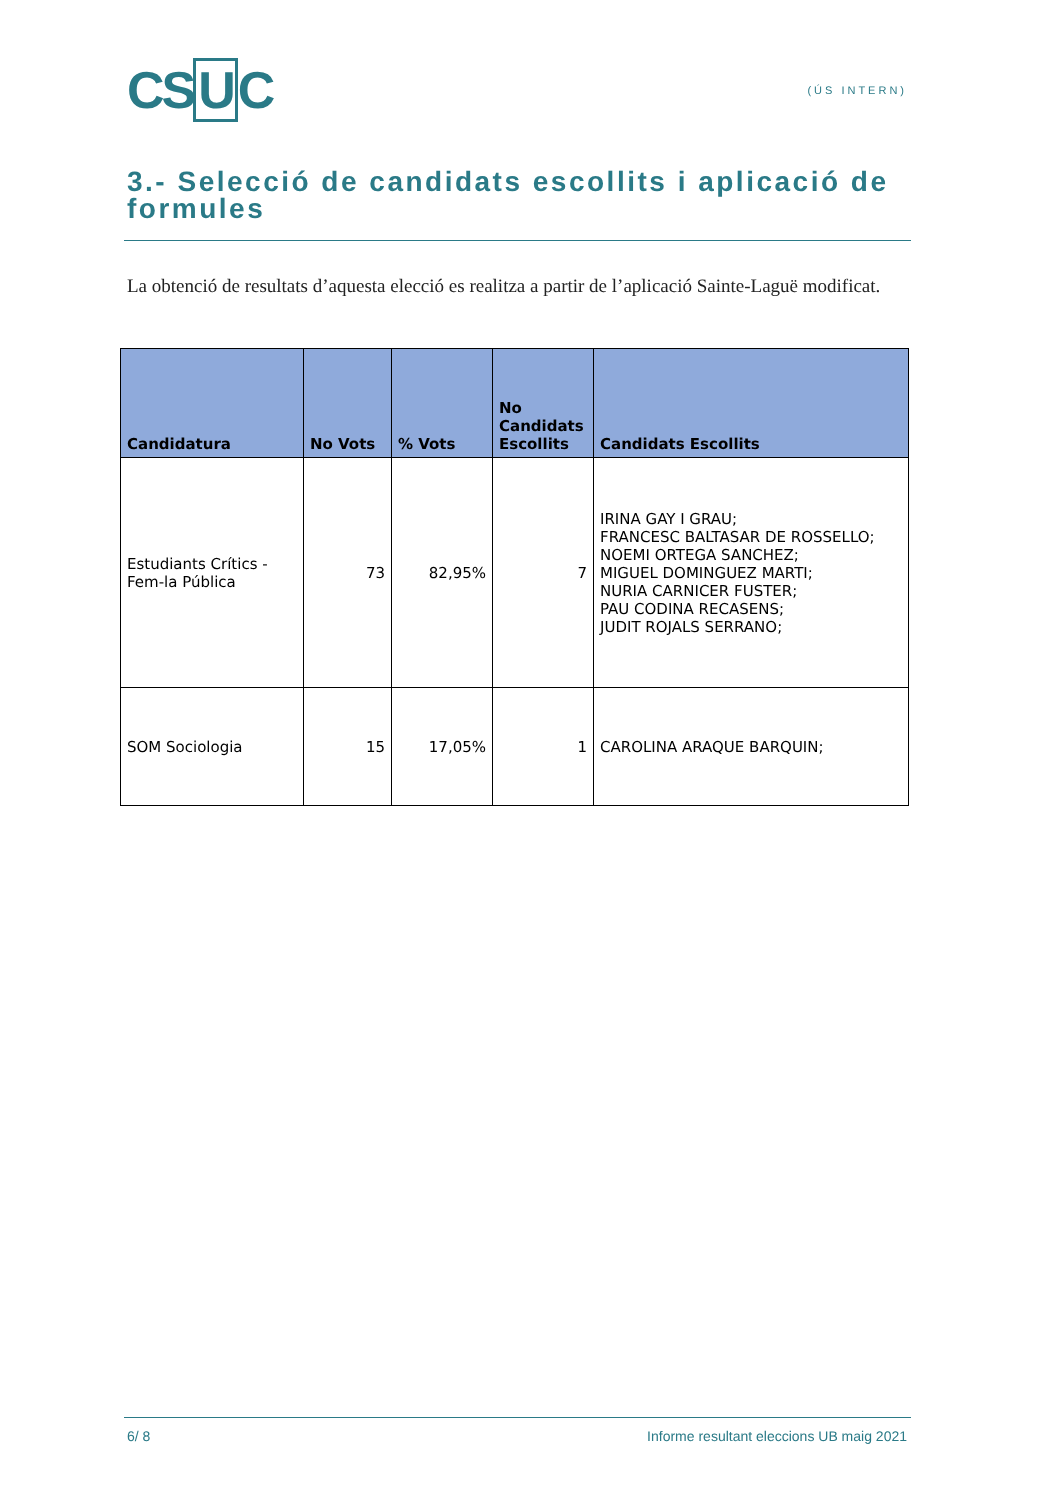CSUC
(ÚS INTERN)
3.- Selecció de candidats escollits i aplicació de formules
La obtenció de resultats d’aquesta elecció es realitza a partir de l’aplicació Sainte-Laguë modificat.
| Candidatura | No Vots | % Vots | No Candidats Escollits | Candidats Escollits |
| --- | --- | --- | --- | --- |
| Estudiants Crítics - Fem-la Pública | 73 | 82,95% | 7 | IRINA GAY I GRAU; FRANCESC BALTASAR DE ROSSELLO; NOEMI ORTEGA SANCHEZ; MIGUEL DOMINGUEZ MARTI; NURIA CARNICER FUSTER; PAU CODINA RECASENS; JUDIT ROJALS SERRANO; |
| SOM Sociologia | 15 | 17,05% | 1 | CAROLINA ARAQUE BARQUIN; |
6/ 8 Informe resultant eleccions UB maig 2021